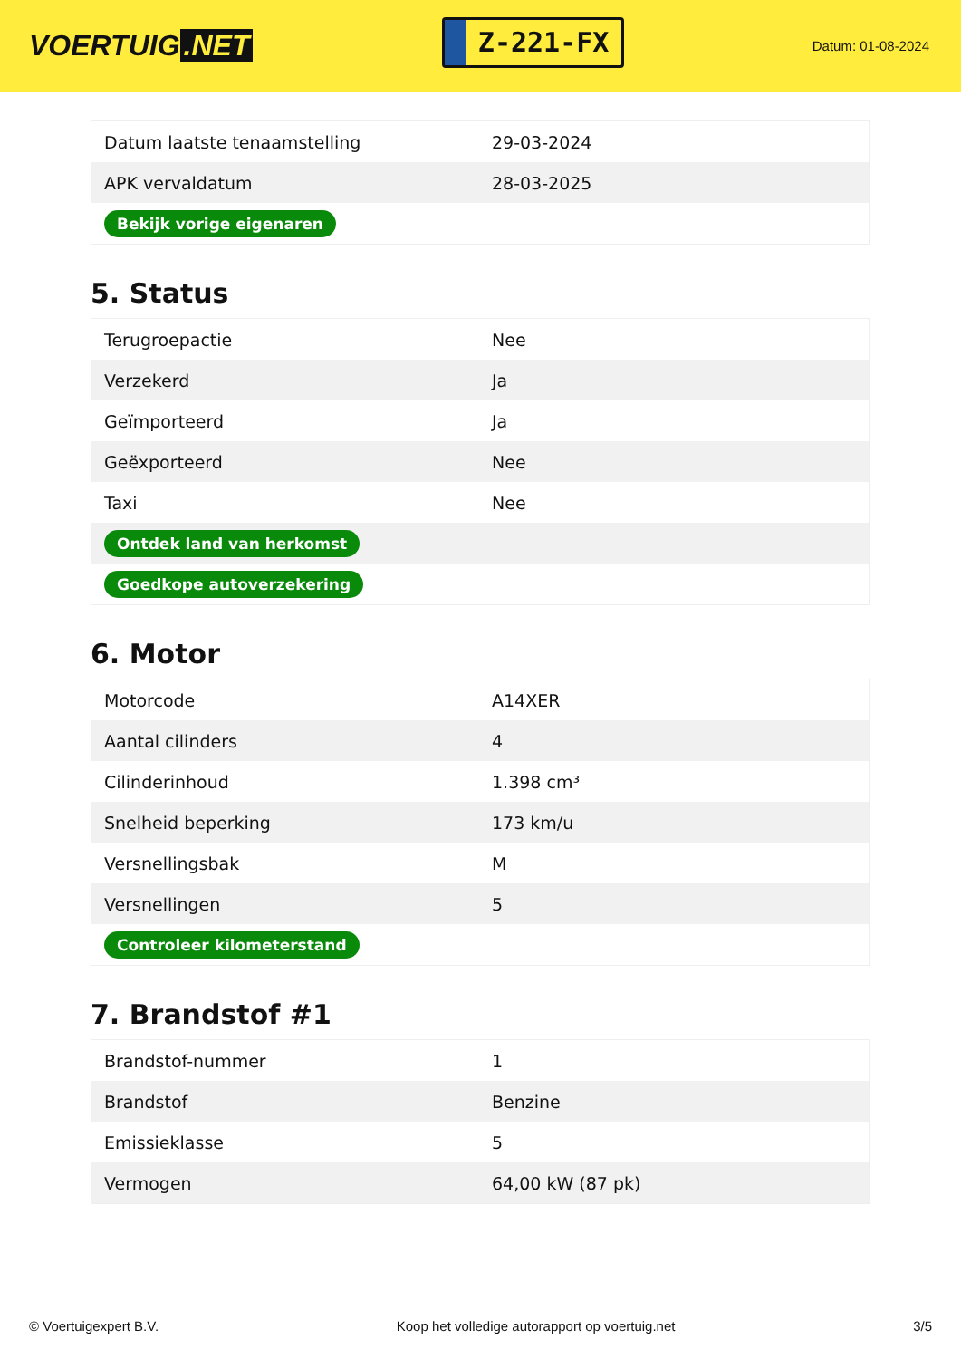VOERTUIG.NET
Z-221-FX
Datum: 01-08-2024
| Datum laatste tenaamstelling | 29-03-2024 |
| APK vervaldatum | 28-03-2025 |
| Bekijk vorige eigenaren | |
5. Status
| Terugroepactie | Nee |
| Verzekerd | Ja |
| Geïmporteerd | Ja |
| Geëxporteerd | Nee |
| Taxi | Nee |
| Ontdek land van herkomst | |
| Goedkope autoverzekering | |
6. Motor
| Motorcode | A14XER |
| Aantal cilinders | 4 |
| Cilinderinhoud | 1.398 cm³ |
| Snelheid beperking | 173 km/u |
| Versnellingsbak | M |
| Versnellingen | 5 |
| Controleer kilometerstand | |
7. Brandstof #1
| Brandstof-nummer | 1 |
| Brandstof | Benzine |
| Emissieklasse | 5 |
| Vermogen | 64,00 kW (87 pk) |
© Voertuigexpert B.V. Koop het volledige autorapport op voertuig.net 3/5